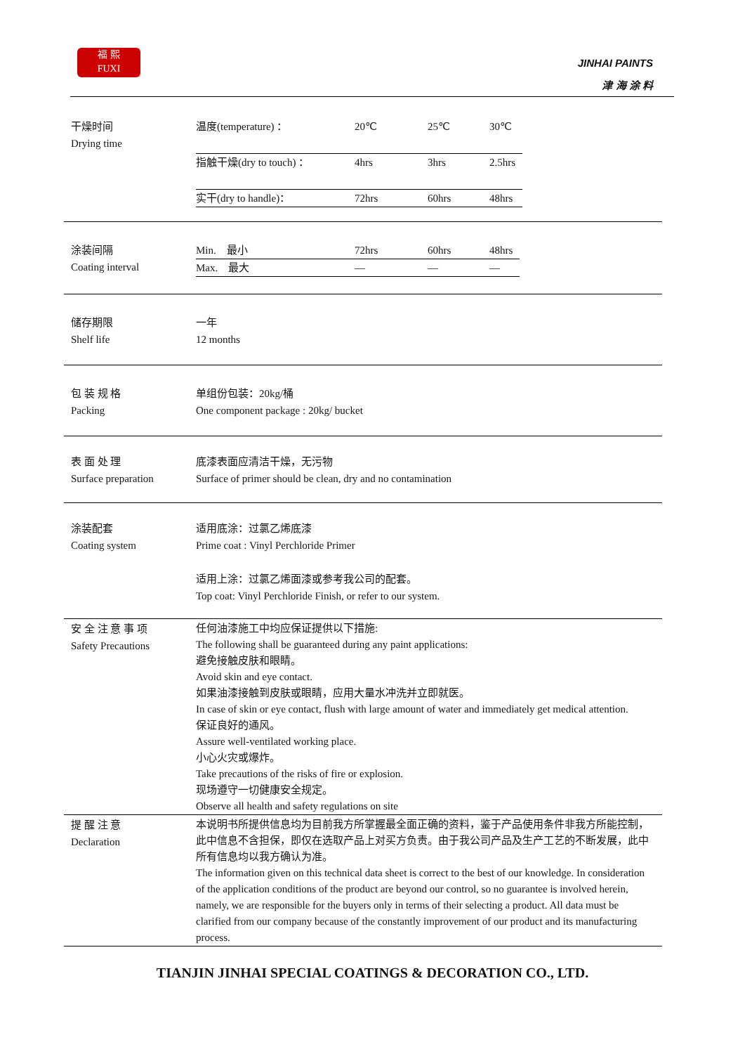福 熙
FUXI
JINHAI PAINTS
津 海 涂 料
| 干燥时间 Drying time | / 温度(temperature) ： / 20℃ / 25℃ / 30℃ / / 指触干燥(dry to touch) ： / 4hrs / 3hrs / 2.5hrs / / 实干(dry to handle)： / 72hrs / 60hrs / 48hrs / |
| 涂装间隔 Coating interval | / Min. 最小 / 72hrs / 60hrs / 48hrs / / Max. 最大 / — / — / — / |
| 储存期限 Shelf life | 一年 12 months |
| 包 装 规 格 Packing | 单组份包装：20kg/桶 One component package : 20kg/ bucket |
| 表 面 处 理 Surface preparation | 底漆表面应清洁干燥，无污物 Surface of primer should be clean, dry and no contamination |
| 涂装配套 Coating system | 适用底涂：过氯乙烯底漆 Prime coat : Vinyl Perchloride Primer 适用上涂：过氯乙烯面漆或参考我公司的配套。 Top coat: Vinyl Perchloride Finish, or refer to our system. |
| 安 全 注 意 事 项 Safety Precautions | 任何油漆施工中均应保证提供以下措施: The following shall be guaranteed during any paint applications: 避免接触皮肤和眼睛。 Avoid skin and eye contact. 如果油漆接触到皮肤或眼睛，应用大量水冲洗并立即就医。 In case of skin or eye contact, flush with large amount of water and immediately get medical attention. 保证良好的通风。 Assure well-ventilated working place. 小心火灾或爆炸。 Take precautions of the risks of fire or explosion. 现场遵守一切健康安全规定。 Observe all health and safety regulations on site |
| 提 醒 注 意 Declaration | 本说明书所提供信息均为目前我方所掌握最全面正确的资料，鉴于产品使用条件非我方所能控制，此中信息不含担保，即仅在选取产品上对买方负责。由于我公司产品及生产工艺的不断发展，此中所有信息均以我方确认为准。 The information given on this technical data sheet is correct to the best of our knowledge. In consideration of the application conditions of the product are beyond our control, so no guarantee is involved herein, namely, we are responsible for the buyers only in terms of their selecting a product. All data must be clarified from our company because of the constantly improvement of our product and its manufacturing process. |
TIANJIN JINHAI SPECIAL COATINGS & DECORATION CO., LTD.